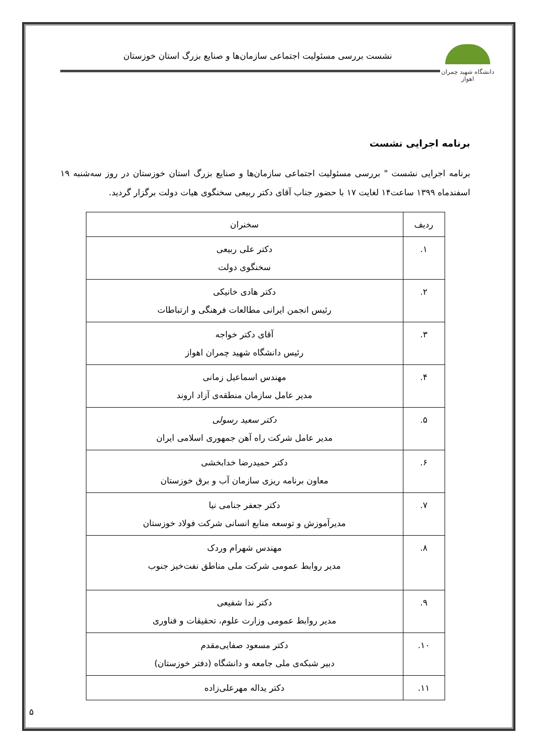دانشگاه شهید چمران اهواز
نشست بررسی مسئولیت اجتماعی سازمان‌ها و صنایع بزرگ استان خوزستان
برنامه اجرایی نشست
برنامه اجرایی نشست " بررسی مسئولیت اجتماعی سازمان‌ها و صنایع بزرگ استان خوزستان در روز سه‌شنبه ۱۹ اسفندماه ۱۳۹۹ ساعت۱۴ لغایت ۱۷ با حضور جناب آقای دکتر ربیعی سخنگوی هیات دولت برگزار گردید.
| ردیف | سخنران |
| --- | --- |
| ۱. | دکتر علی ربیعی سخنگوی دولت |
| ۲. | دکتر هادی خانیکی رئیس انجمن ایرانی مطالعات فرهنگی و ارتباطات |
| ۳. | آقای دکتر خواجه رئیس دانشگاه شهید چمران اهواز |
| ۴. | مهندس اسماعیل زمانی مدیر عامل سازمان منطقه‌ی آزاد اروند |
| ۵. | دکتر سعید رسولی مدیر عامل شرکت راه آهن جمهوری اسلامی ایران |
| ۶. | دکتر حمیدرضا خدابخشی معاون برنامه ریزی سازمان آب و برق خوزستان |
| ۷. | دکتر جعفر جنامی نیا مدیرآموزش و توسعه منابع انسانی شرکت فولاد خوزستان |
| ۸. | مهندس شهرام وردک مدیر روابط عمومی شرکت ملی مناطق نفت‌خیز جنوب |
| ۹. | دکتر ندا شفیعی مدیر روابط عمومی وزارت علوم، تحقیقات و فناوری |
| ۱۰. | دکتر مسعود صفایی‌مقدم دبیر شبکه‌ی ملی جامعه و دانشگاه (دفتر خوزستان) |
| ۱۱. | دکتر یداله مهرعلی‌زاده |
۵